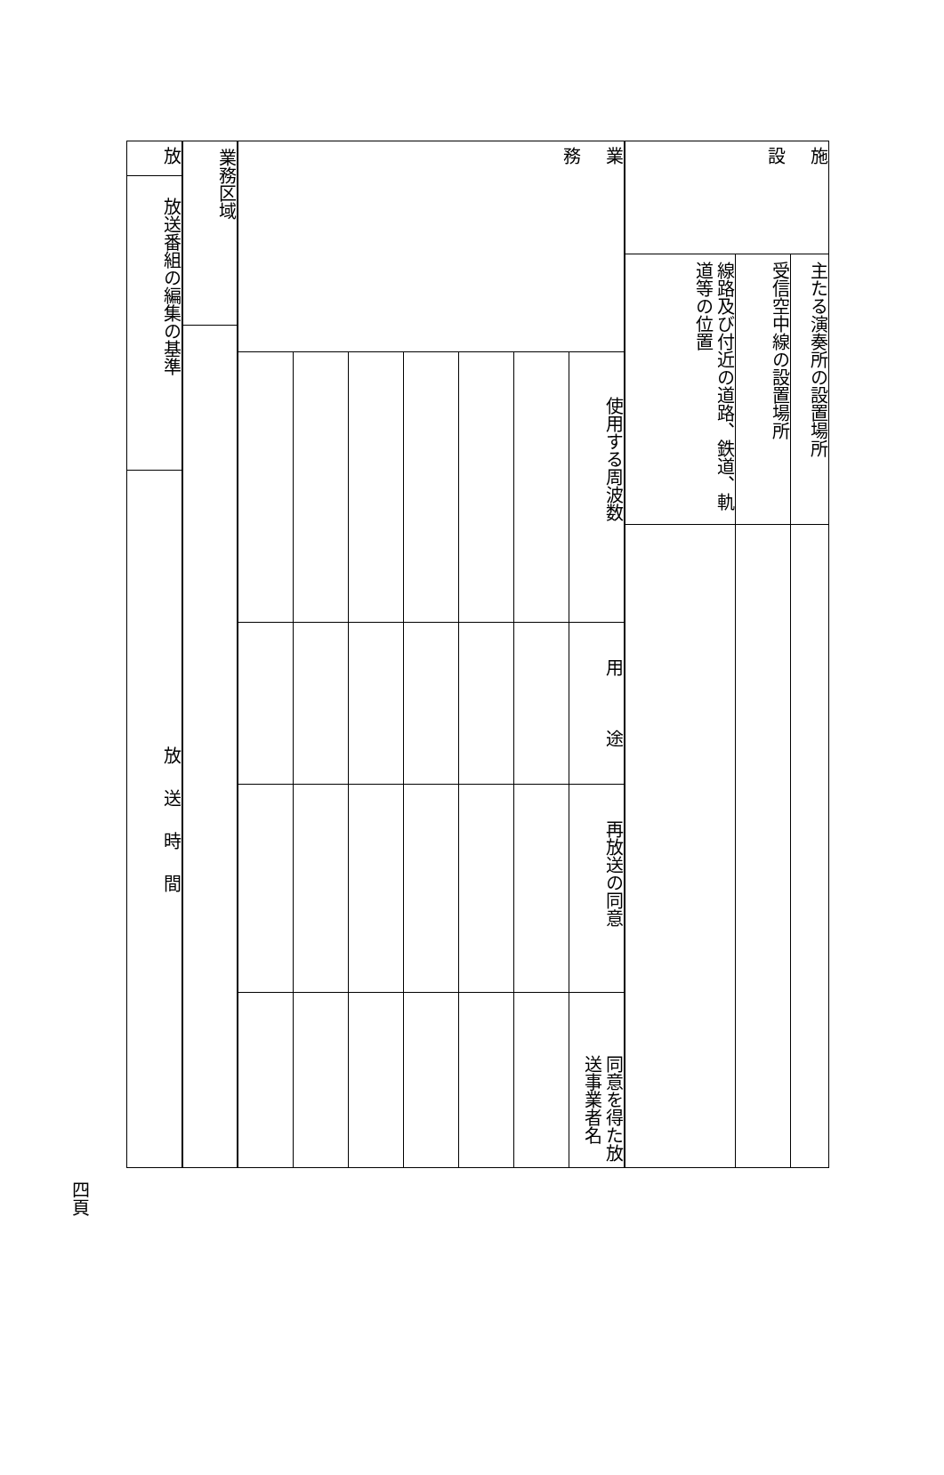| 施 設 | 主たる演奏所の設置場所 | |
| | 受信空中線の設置場所 | |
| | 線路及び付近の道路、鉄道、軌道等の位置 | |
| 業 務 | 使用する周波数 | 用 途 | 再放送の同意 | 同意を得た放送事業者名 |
| 業務区域 | |
| 放 | 放送番組の編集の基準 | 放 送 時 間 |
四頁